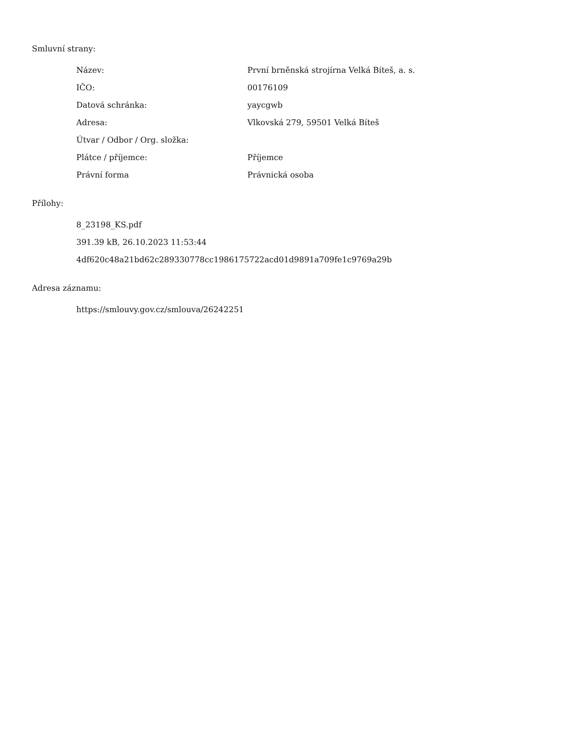Smluvní strany:
| Název: | První brněnská strojírna Velká Bíteš, a. s. |
| IČO: | 00176109 |
| Datová schránka: | yaycgwb |
| Adresa: | Vlkovská 279, 59501 Velká Bíteš |
| Útvar / Odbor / Org. složka: | |
| Plátce / příjemce: | Příjemce |
| Právní forma | Právnická osoba |
Přílohy:
8_23198_KS.pdf
391.39 kB, 26.10.2023 11:53:44
4df620c48a21bd62c289330778cc1986175722acd01d9891a709fe1c9769a29b
Adresa záznamu:
https://smlouvy.gov.cz/smlouva/26242251